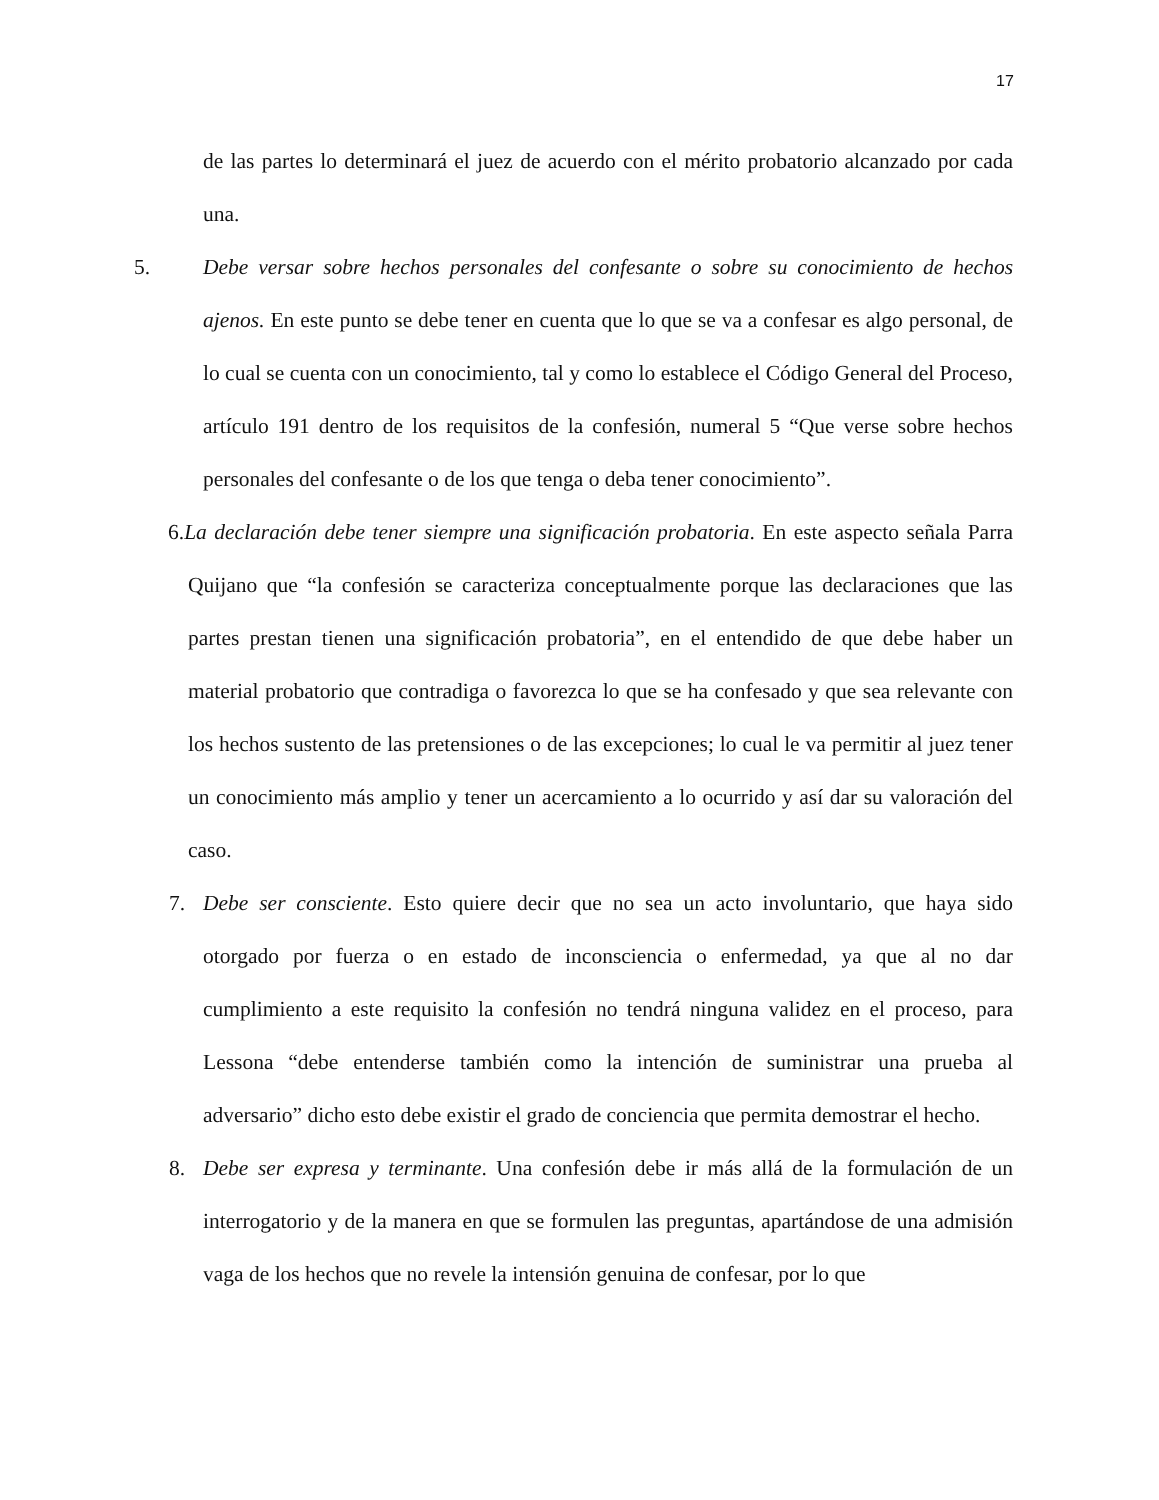17
de las partes lo determinará el juez de acuerdo con el mérito probatorio alcanzado por cada una.
5. Debe versar sobre hechos personales del confesante o sobre su conocimiento de hechos ajenos. En este punto se debe tener en cuenta que lo que se va a confesar es algo personal, de lo cual se cuenta con un conocimiento, tal y como lo establece el Código General del Proceso, artículo 191 dentro de los requisitos de la confesión, numeral 5 “Que verse sobre hechos personales del confesante o de los que tenga o deba tener conocimiento”.
6. La declaración debe tener siempre una significación probatoria. En este aspecto señala Parra Quijano que “la confesión se caracteriza conceptualmente porque las declaraciones que las partes prestan tienen una significación probatoria”, en el entendido de que debe haber un material probatorio que contradiga o favorezca lo que se ha confesado y que sea relevante con los hechos sustento de las pretensiones o de las excepciones; lo cual le va permitir al juez tener un conocimiento más amplio y tener un acercamiento a lo ocurrido y así dar su valoración del caso.
7. Debe ser consciente. Esto quiere decir que no sea un acto involuntario, que haya sido otorgado por fuerza o en estado de inconsciencia o enfermedad, ya que al no dar cumplimiento a este requisito la confesión no tendrá ninguna validez en el proceso, para Lessona “debe entenderse también como la intención de suministrar una prueba al adversario” dicho esto debe existir el grado de conciencia que permita demostrar el hecho.
8. Debe ser expresa y terminante. Una confesión debe ir más allá de la formulación de un interrogatorio y de la manera en que se formulen las preguntas, apartándose de una admisión vaga de los hechos que no revele la intensión genuina de confesar, por lo que